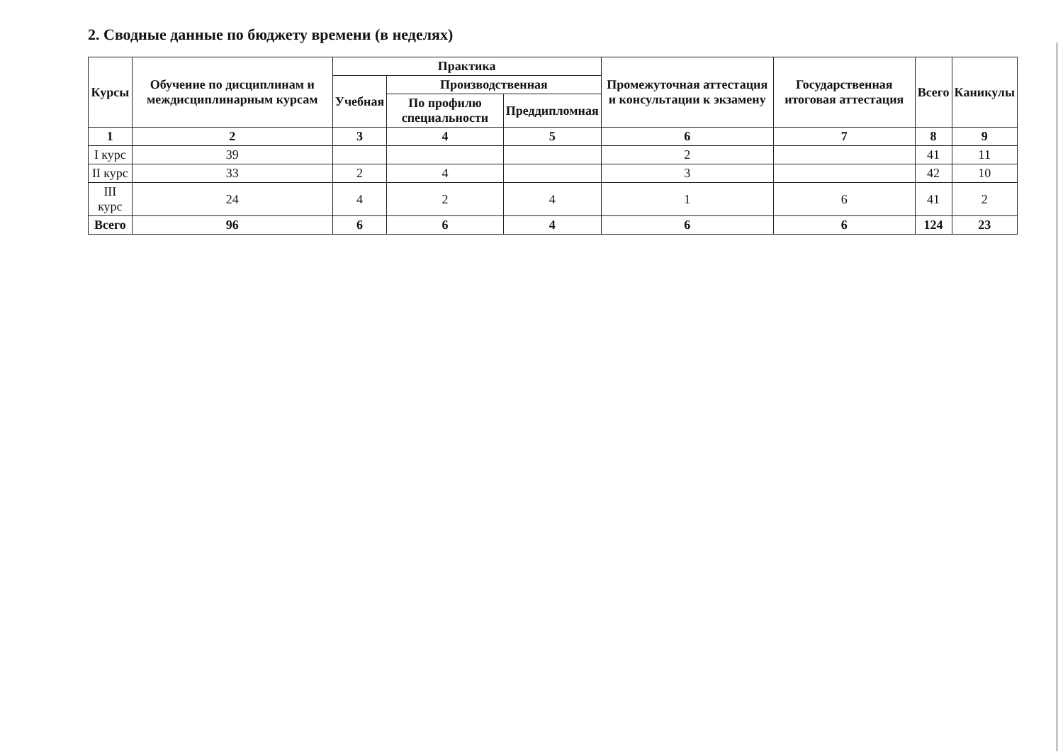2. Сводные данные по бюджету времени (в неделях)
| Курсы | Обучение по дисциплинам и междисциплинарным курсам | Практика | | | Промежуточная аттестация и консультации к экзамену | Государственная итоговая аттестация | Всего | Каникулы |
| --- | --- | --- | --- | --- | --- | --- | --- | --- |
| | | Учебная | Производственная | | | | | |
| | | | По профилю специальности | Преддипломная | | | | |
| 1 | 2 | 3 | 4 | 5 | 6 | 7 | 8 | 9 |
| I курс | 39 | | | | 2 | | 41 | 11 |
| II курс | 33 | 2 | 4 | | 3 | | 42 | 10 |
| III курс | 24 | 4 | 2 | 4 | 1 | 6 | 41 | 2 |
| Всего | 96 | 6 | 6 | 4 | 6 | 6 | 124 | 23 |